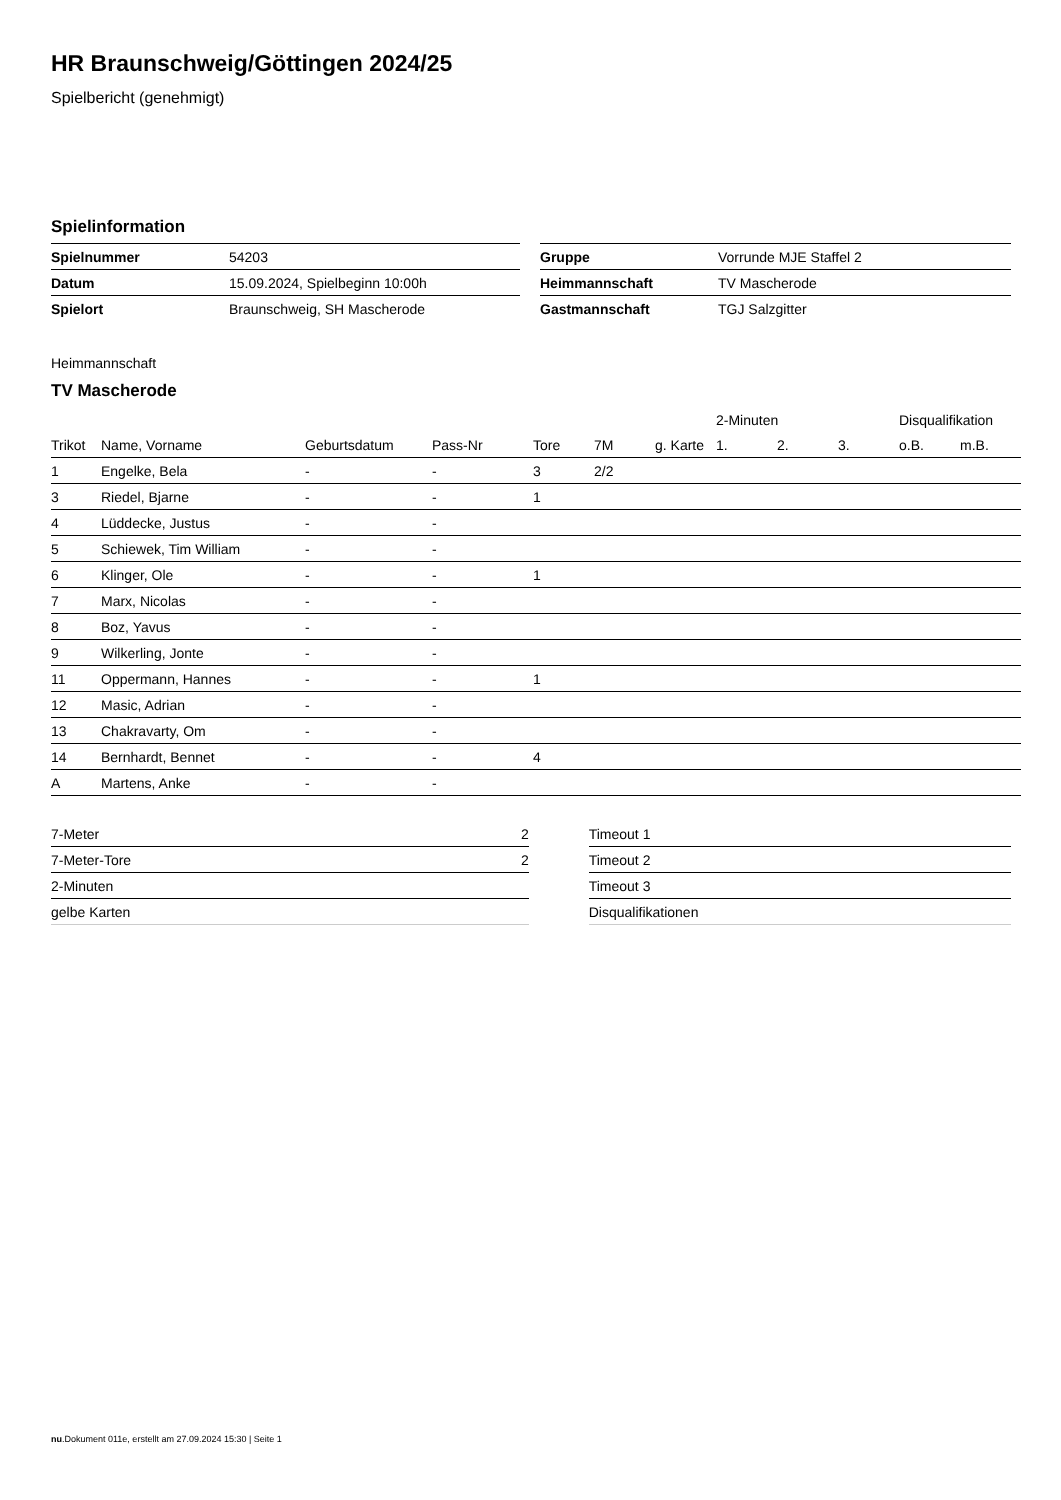HR Braunschweig/Göttingen 2024/25
Spielbericht (genehmigt)
Spielinformation
| Spielnummer | 54203 |
| Datum | 15.09.2024, Spielbeginn 10:00h |
| Spielort | Braunschweig, SH Mascherode |
| Gruppe | Vorrunde MJE Staffel 2 |
| Heimmannschaft | TV Mascherode |
| Gastmannschaft | TGJ Salzgitter |
Heimmannschaft
TV Mascherode
| | | | | | | | 2-Minuten | | | Disqualifikation | |
| --- | --- | --- | --- | --- | --- | --- | --- | --- | --- | --- | --- |
| Trikot | Name, Vorname | Geburtsdatum | Pass-Nr | Tore | 7M | g. Karte | 1. | 2. | 3. | o.B. | m.B. |
| 1 | Engelke, Bela | - | - | 3 | 2/2 | | | | | | |
| 3 | Riedel, Bjarne | - | - | 1 | | | | | | | |
| 4 | Lüddecke, Justus | - | - | | | | | | | | |
| 5 | Schiewek, Tim William | - | - | | | | | | | | |
| 6 | Klinger, Ole | - | - | 1 | | | | | | | |
| 7 | Marx, Nicolas | - | - | | | | | | | | |
| 8 | Boz, Yavus | - | - | | | | | | | | |
| 9 | Wilkerling, Jonte | - | - | | | | | | | | |
| 11 | Oppermann, Hannes | - | - | 1 | | | | | | | |
| 12 | Masic, Adrian | - | - | | | | | | | | |
| 13 | Chakravarty, Om | - | - | | | | | | | | |
| 14 | Bernhardt, Bennet | - | - | 4 | | | | | | | |
| A | Martens, Anke | - | - | | | | | | | | |
| 7-Meter | 2 |
| 7-Meter-Tore | 2 |
| 2-Minuten | |
| gelbe Karten | |
| Timeout 1 |
| Timeout 2 |
| Timeout 3 |
| Disqualifikationen |
nu.Dokument 011e, erstellt am 27.09.2024 15:30 | Seite 1